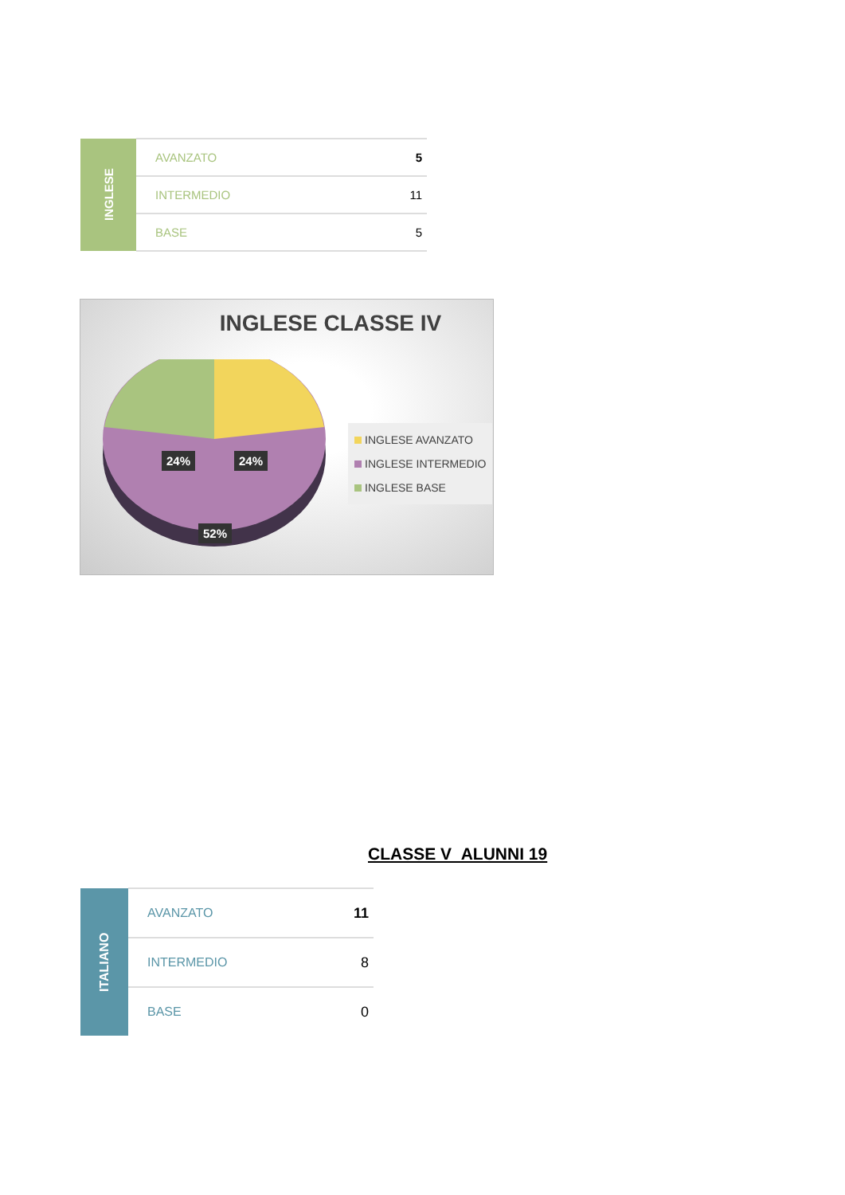| INGLESE | AVANZATO | 5 |
| | INTERMEDIO | 11 |
| | BASE | 5 |
INGLESE CLASSE IV
24% 24%
52%
INGLESE AVANZATO
INGLESE INTERMEDIO
INGLESE BASE
CLASSE V ALUNNI 19
| ITALIANO | AVANZATO | 11 |
| | INTERMEDIO | 8 |
| | BASE | 0 |